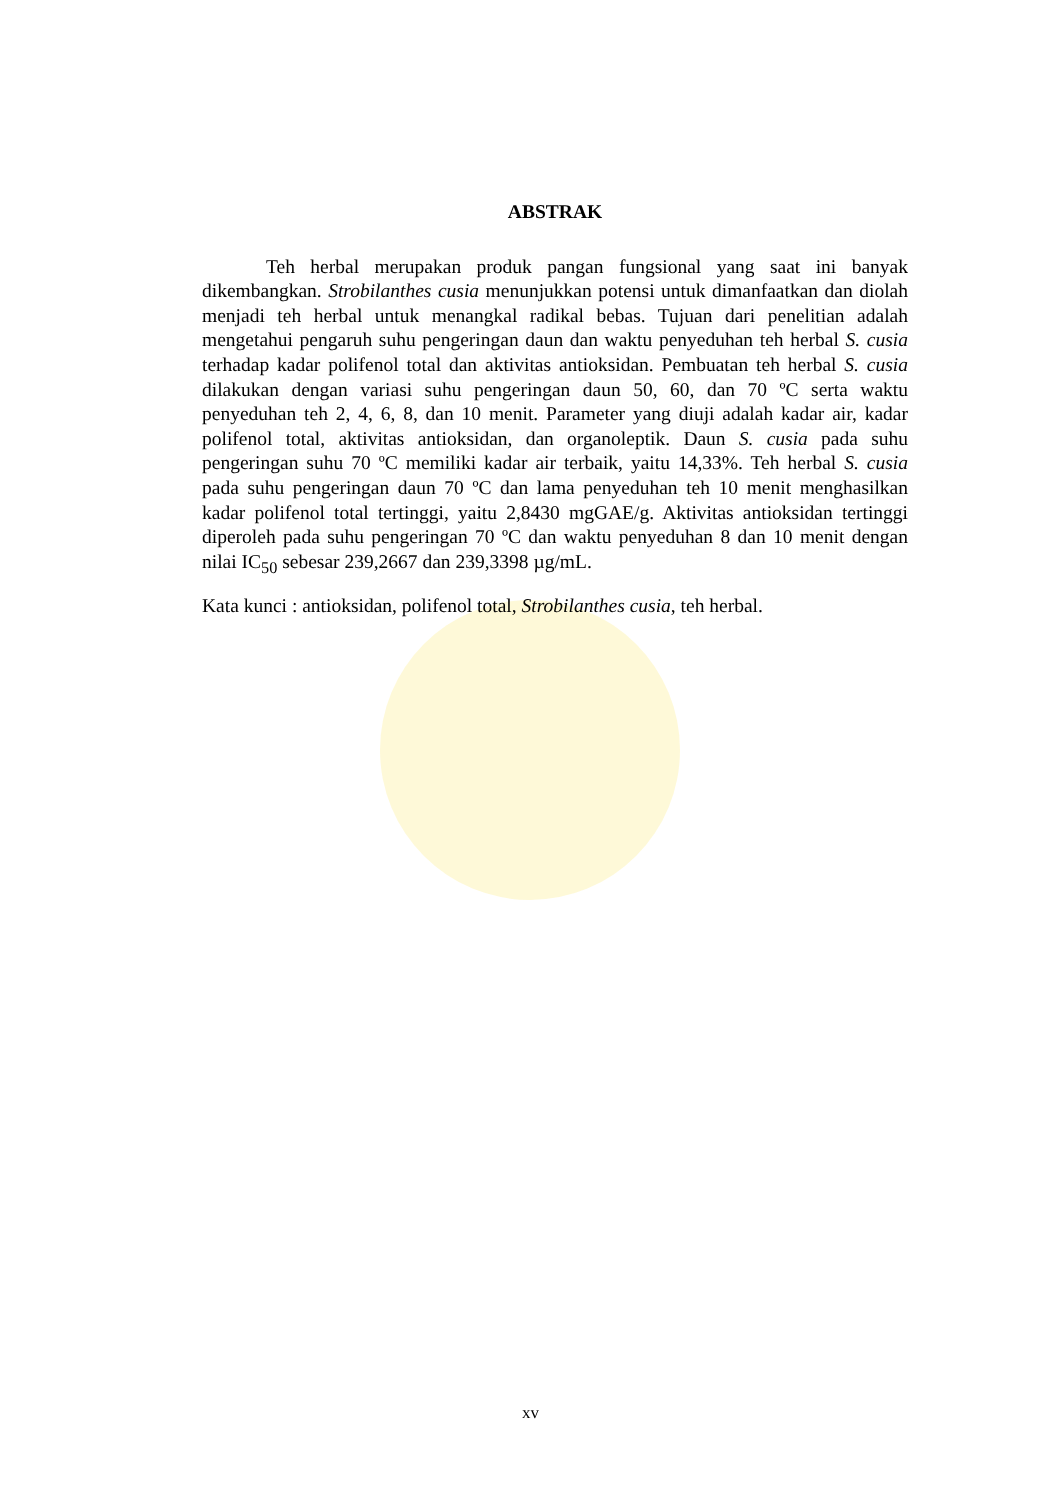ABSTRAK
Teh herbal merupakan produk pangan fungsional yang saat ini banyak dikembangkan. Strobilanthes cusia menunjukkan potensi untuk dimanfaatkan dan diolah menjadi teh herbal untuk menangkal radikal bebas. Tujuan dari penelitian adalah mengetahui pengaruh suhu pengeringan daun dan waktu penyeduhan teh herbal S. cusia terhadap kadar polifenol total dan aktivitas antioksidan. Pembuatan teh herbal S. cusia dilakukan dengan variasi suhu pengeringan daun 50, 60, dan 70 ºC serta waktu penyeduhan teh 2, 4, 6, 8, dan 10 menit. Parameter yang diuji adalah kadar air, kadar polifenol total, aktivitas antioksidan, dan organoleptik. Daun S. cusia pada suhu pengeringan suhu 70 ºC memiliki kadar air terbaik, yaitu 14,33%. Teh herbal S. cusia pada suhu pengeringan daun 70 ºC dan lama penyeduhan teh 10 menit menghasilkan kadar polifenol total tertinggi, yaitu 2,8430 mgGAE/g. Aktivitas antioksidan tertinggi diperoleh pada suhu pengeringan 70 ºC dan waktu penyeduhan 8 dan 10 menit dengan nilai IC<sub>50</sub> sebesar 239,2667 dan 239,3398 µg/mL.
Kata kunci : antioksidan, polifenol total, Strobilanthes cusia, teh herbal.
xv